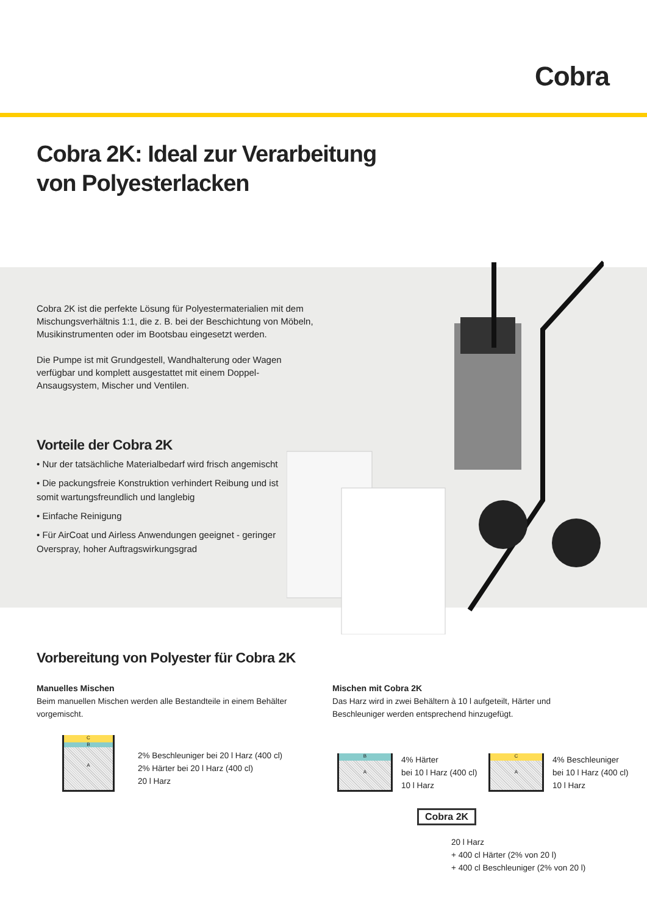Cobra
Cobra 2K: Ideal zur Verarbeitung
von Polyesterlacken
Cobra 2K ist die perfekte Lösung für Polyestermaterialien mit dem Mischungsverhältnis 1:1, die z. B. bei der Beschichtung von Möbeln, Musikinstrumenten oder im Bootsbau eingesetzt werden.
Die Pumpe ist mit Grundgestell, Wandhalterung oder Wagen verfügbar und komplett ausgestattet mit einem Doppel-Ansaugsystem, Mischer und Ventilen.
Vorteile der Cobra 2K
• Nur der tatsächliche Materialbedarf wird frisch angemischt
• Die packungsfreie Konstruktion verhindert Reibung und ist somit wartungsfreundlich und langlebig
• Einfache Reinigung
• Für AirCoat und Airless Anwendungen geeignet - geringer Overspray, hoher Auftragswirkungsgrad
Vorbereitung von Polyester für Cobra 2K
Manuelles Mischen
Beim manuellen Mischen werden alle Bestandteile in einem Behälter vorgemischt.
Mischen mit Cobra 2K
Das Harz wird in zwei Behältern à 10 l aufgeteilt, Härter und Beschleuniger werden entsprechend hinzugefügt.
C
B
A
2% Beschleuniger bei 20 l Harz (400 cl)
2% Härter bei 20 l Harz (400 cl)
20 l Harz
B
A
4% Härter
bei 10 l Harz (400 cl)
10 l Harz
C
A
4% Beschleuniger
bei 10 l Harz (400 cl)
10 l Harz
Cobra 2K
20 l Harz
+ 400 cl Härter (2% von 20 l)
+ 400 cl Beschleuniger (2% von 20 l)